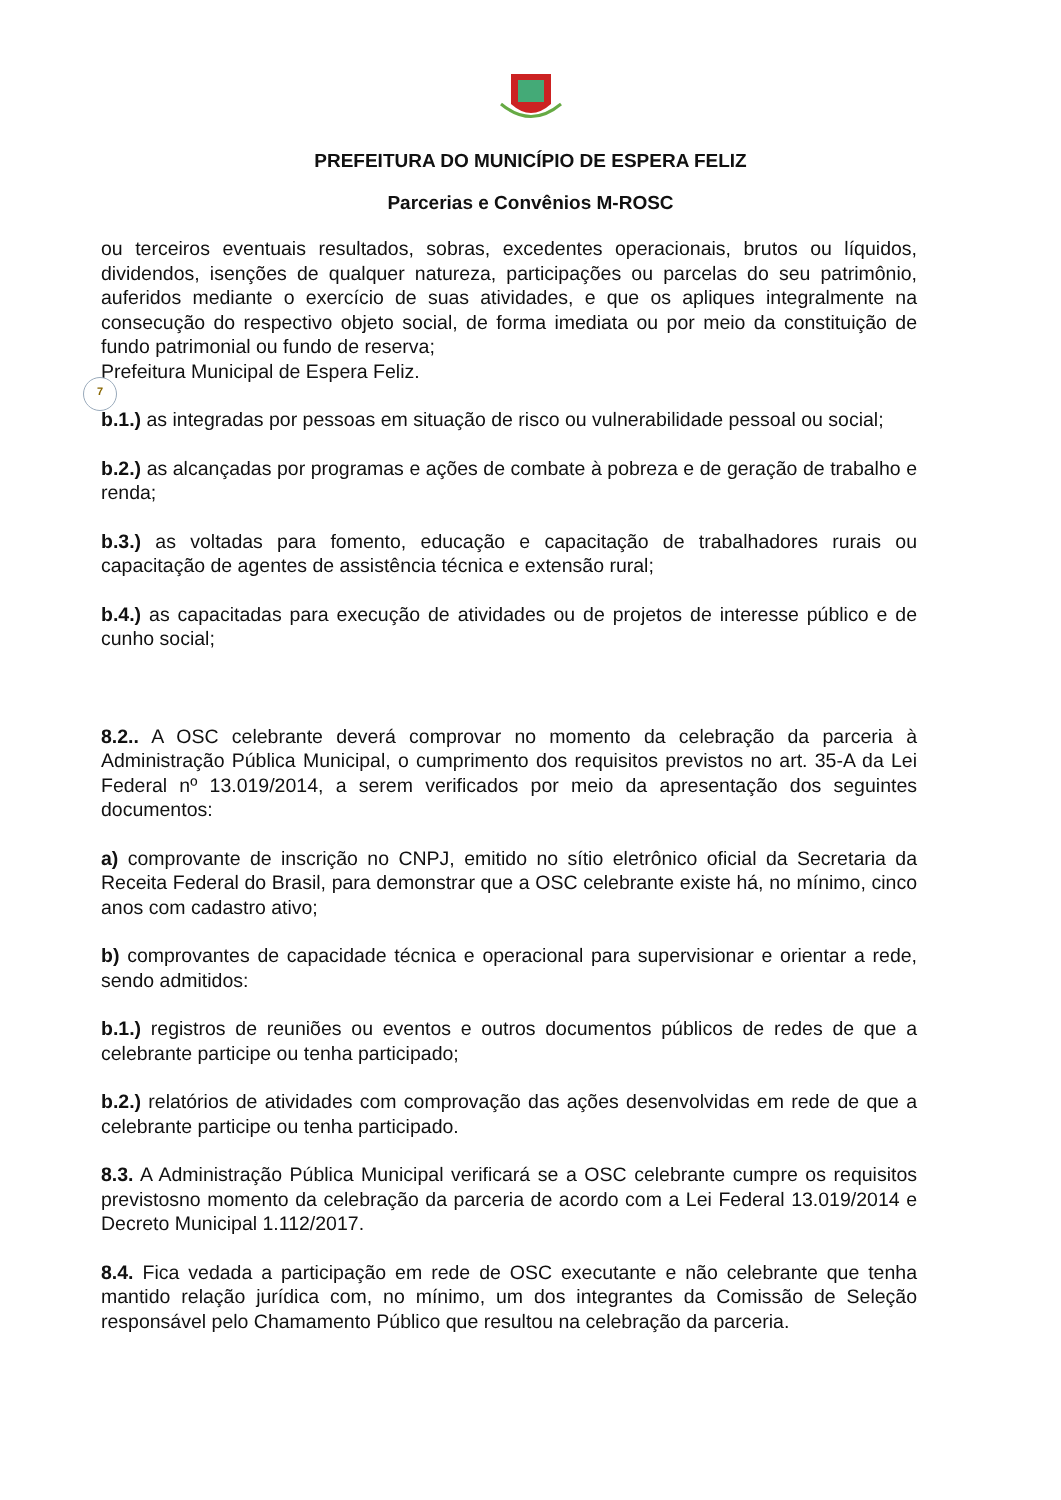PREFEITURA DO MUNICÍPIO DE ESPERA FELIZ
Parcerias e Convênios M-ROSC
ou terceiros eventuais resultados, sobras, excedentes operacionais, brutos ou líquidos, dividendos, isenções de qualquer natureza, participações ou parcelas do seu patrimônio, auferidos mediante o exercício de suas atividades, e que os apliques integralmente na consecução do respectivo objeto social, de forma imediata ou por meio da constituição de fundo patrimonial ou fundo de reserva;
Prefeitura Municipal de Espera Feliz.
7
b.1.) as integradas por pessoas em situação de risco ou vulnerabilidade pessoal ou social;
b.2.) as alcançadas por programas e ações de combate à pobreza e de geração de trabalho e renda;
b.3.) as voltadas para fomento, educação e capacitação de trabalhadores rurais ou capacitação de agentes de assistência técnica e extensão rural;
b.4.) as capacitadas para execução de atividades ou de projetos de interesse público e de cunho social;
8.2.. A OSC celebrante deverá comprovar no momento da celebração da parceria à Administração Pública Municipal, o cumprimento dos requisitos previstos no art. 35-A da Lei Federal nº 13.019/2014, a serem verificados por meio da apresentação dos seguintes documentos:
a) comprovante de inscrição no CNPJ, emitido no sítio eletrônico oficial da Secretaria da Receita Federal do Brasil, para demonstrar que a OSC celebrante existe há, no mínimo, cinco anos com cadastro ativo;
b) comprovantes de capacidade técnica e operacional para supervisionar e orientar a rede, sendo admitidos:
b.1.) registros de reuniões ou eventos e outros documentos públicos de redes de que a celebrante participe ou tenha participado;
b.2.) relatórios de atividades com comprovação das ações desenvolvidas em rede de que a celebrante participe ou tenha participado.
8.3. A Administração Pública Municipal verificará se a OSC celebrante cumpre os requisitos previstosno momento da celebração da parceria de acordo com a Lei Federal 13.019/2014 e Decreto Municipal 1.112/2017.
8.4. Fica vedada a participação em rede de OSC executante e não celebrante que tenha mantido relação jurídica com, no mínimo, um dos integrantes da Comissão de Seleção responsável pelo Chamamento Público que resultou na celebração da parceria.